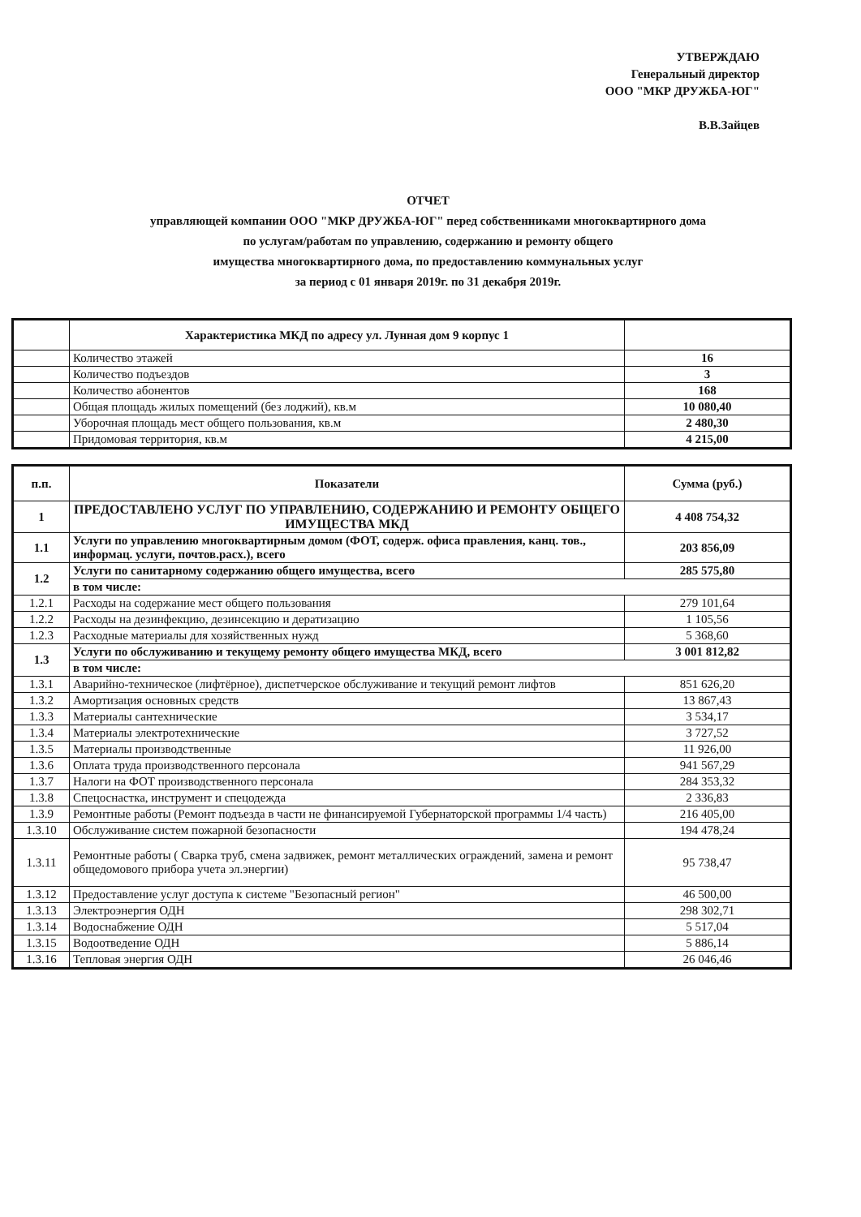УТВЕРЖДАЮ
Генеральный директор
ООО "МКР ДРУЖБА-ЮГ"
В.В.Зайцев
ОТЧЕТ
управляющей компании ООО "МКР ДРУЖБА-ЮГ" перед собственниками многоквартирного дома
по услугам/работам по управлению, содержанию и ремонту общего
имущества многоквартирного дома, по предоставлению коммунальных услуг
за период с 01 января 2019г. по 31 декабря 2019г.
| | Характеристика МКД по адресу ул. Лунная дом 9 корпус 1 | |
| | Количество этажей | 16 |
| | Количество подъездов | 3 |
| | Количество абонентов | 168 |
| | Общая площадь жилых помещений (без лоджий), кв.м | 10 080,40 |
| | Уборочная площадь мест общего пользования, кв.м | 2 480,30 |
| | Придомовая территория, кв.м | 4 215,00 |
| п.п. | Показатели | Сумма (руб.) |
| --- | --- | --- |
| 1 | ПРЕДОСТАВЛЕНО УСЛУГ ПО УПРАВЛЕНИЮ, СОДЕРЖАНИЮ И РЕМОНТУ ОБЩЕГО ИМУЩЕСТВА МКД | 4 408 754,32 |
| 1.1 | Услуги по управлению многоквартирным домом (ФОТ, содерж. офиса правления, канц. тов., информац. услуги, почтов.расх.), всего | 203 856,09 |
| 1.2 | Услуги по санитарному содержанию общего имущества, всего | 285 575,80 |
| | в том числе: | |
| 1.2.1 | Расходы на содержание мест общего пользования | 279 101,64 |
| 1.2.2 | Расходы на дезинфекцию, дезинсекцию и дератизацию | 1 105,56 |
| 1.2.3 | Расходные материалы для хозяйственных нужд | 5 368,60 |
| 1.3 | Услуги по обслуживанию и текущему ремонту общего имущества МКД, всего | 3 001 812,82 |
| | в том числе: | |
| 1.3.1 | Аварийно-техническое (лифтёрное), диспетчерское обслуживание и текущий ремонт лифтов | 851 626,20 |
| 1.3.2 | Амортизация основных средств | 13 867,43 |
| 1.3.3 | Материалы сантехнические | 3 534,17 |
| 1.3.4 | Материалы электротехнические | 3 727,52 |
| 1.3.5 | Материалы производственные | 11 926,00 |
| 1.3.6 | Оплата труда производственного персонала | 941 567,29 |
| 1.3.7 | Налоги на ФОТ производственного персонала | 284 353,32 |
| 1.3.8 | Спецоснастка, инструмент и спецодежда | 2 336,83 |
| 1.3.9 | Ремонтные работы (Ремонт подъезда в части не финансируемой Губернаторской программы 1/4 часть) | 216 405,00 |
| 1.3.10 | Обслуживание систем пожарной безопасности | 194 478,24 |
| 1.3.11 | Ремонтные работы ( Сварка труб, смена задвижек, ремонт металлических ограждений, замена и ремонт общедомового прибора учета эл.энергии) | 95 738,47 |
| 1.3.12 | Предоставление услуг доступа к системе "Безопасный регион" | 46 500,00 |
| 1.3.13 | Электроэнергия ОДН | 298 302,71 |
| 1.3.14 | Водоснабжение ОДН | 5 517,04 |
| 1.3.15 | Водоотведение ОДН | 5 886,14 |
| 1.3.16 | Тепловая энергия ОДН | 26 046,46 |